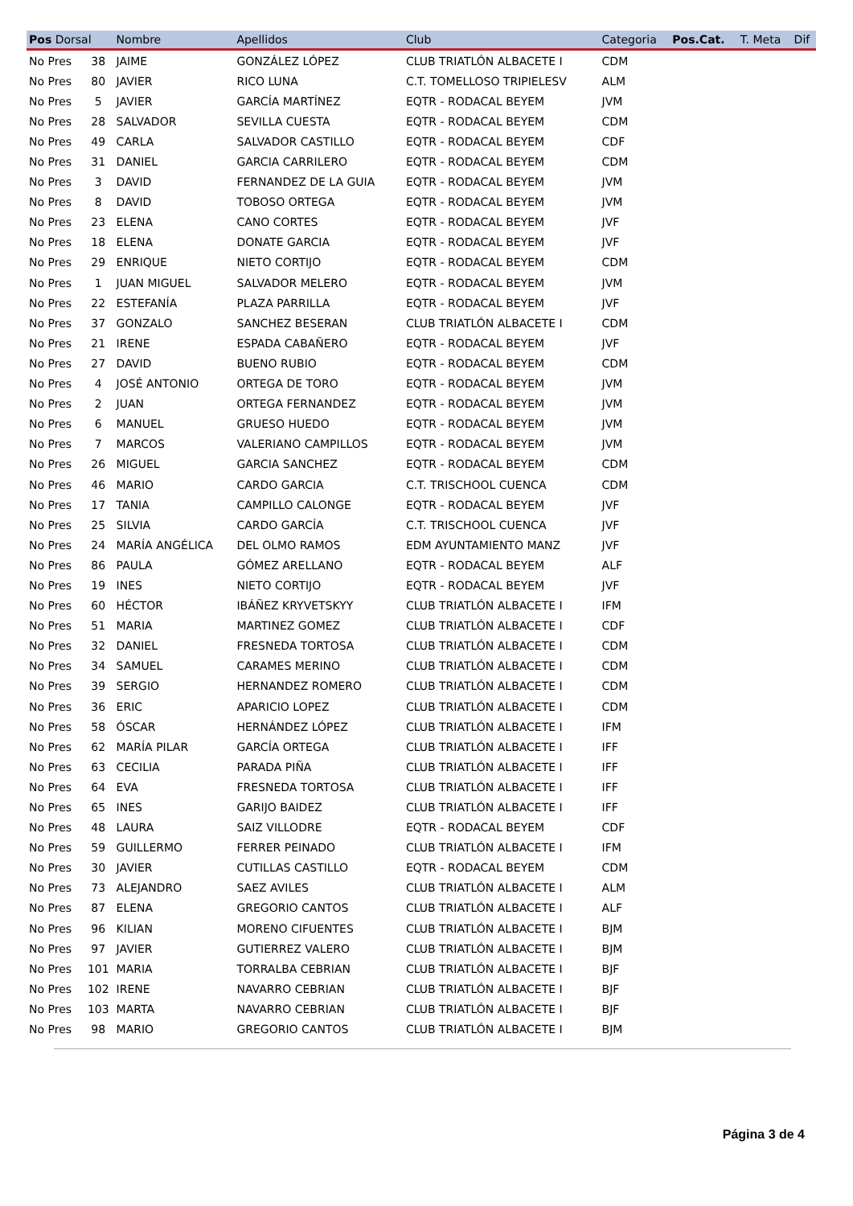| Pos Dorsal | | Nombre | Apellidos | Club | Categoria | Pos.Cat. | T. Meta | Dif |
| --- | --- | --- | --- | --- | --- | --- | --- | --- |
| No Pres | 38 | JAIME | GONZÁLEZ LÓPEZ | CLUB TRIATLÓN ALBACETE I | CDM | | | |
| No Pres | 80 | JAVIER | RICO LUNA | C.T. TOMELLOSO TRIPIELESV | ALM | | | |
| No Pres | 5 | JAVIER | GARCÍA MARTÍNEZ | EQTR - RODACAL BEYEM | JVM | | | |
| No Pres | 28 | SALVADOR | SEVILLA CUESTA | EQTR - RODACAL BEYEM | CDM | | | |
| No Pres | 49 | CARLA | SALVADOR CASTILLO | EQTR - RODACAL BEYEM | CDF | | | |
| No Pres | 31 | DANIEL | GARCIA CARRILERO | EQTR - RODACAL BEYEM | CDM | | | |
| No Pres | 3 | DAVID | FERNANDEZ DE LA GUIA | EQTR - RODACAL BEYEM | JVM | | | |
| No Pres | 8 | DAVID | TOBOSO ORTEGA | EQTR - RODACAL BEYEM | JVM | | | |
| No Pres | 23 | ELENA | CANO CORTES | EQTR - RODACAL BEYEM | JVF | | | |
| No Pres | 18 | ELENA | DONATE GARCIA | EQTR - RODACAL BEYEM | JVF | | | |
| No Pres | 29 | ENRIQUE | NIETO CORTIJO | EQTR - RODACAL BEYEM | CDM | | | |
| No Pres | 1 | JUAN MIGUEL | SALVADOR MELERO | EQTR - RODACAL BEYEM | JVM | | | |
| No Pres | 22 | ESTEFANÍA | PLAZA PARRILLA | EQTR - RODACAL BEYEM | JVF | | | |
| No Pres | 37 | GONZALO | SANCHEZ BESERAN | CLUB TRIATLÓN ALBACETE I | CDM | | | |
| No Pres | 21 | IRENE | ESPADA CABAÑERO | EQTR - RODACAL BEYEM | JVF | | | |
| No Pres | 27 | DAVID | BUENO RUBIO | EQTR - RODACAL BEYEM | CDM | | | |
| No Pres | 4 | JOSÉ ANTONIO | ORTEGA DE TORO | EQTR - RODACAL BEYEM | JVM | | | |
| No Pres | 2 | JUAN | ORTEGA FERNANDEZ | EQTR - RODACAL BEYEM | JVM | | | |
| No Pres | 6 | MANUEL | GRUESO HUEDO | EQTR - RODACAL BEYEM | JVM | | | |
| No Pres | 7 | MARCOS | VALERIANO CAMPILLOS | EQTR - RODACAL BEYEM | JVM | | | |
| No Pres | 26 | MIGUEL | GARCIA SANCHEZ | EQTR - RODACAL BEYEM | CDM | | | |
| No Pres | 46 | MARIO | CARDO GARCIA | C.T. TRISCHOOL CUENCA | CDM | | | |
| No Pres | 17 | TANIA | CAMPILLO CALONGE | EQTR - RODACAL BEYEM | JVF | | | |
| No Pres | 25 | SILVIA | CARDO GARCÍA | C.T. TRISCHOOL CUENCA | JVF | | | |
| No Pres | 24 | MARÍA ANGÉLICA | DEL OLMO RAMOS | EDM AYUNTAMIENTO MANZ | JVF | | | |
| No Pres | 86 | PAULA | GÓMEZ ARELLANO | EQTR - RODACAL BEYEM | ALF | | | |
| No Pres | 19 | INES | NIETO CORTIJO | EQTR - RODACAL BEYEM | JVF | | | |
| No Pres | 60 | HÉCTOR | IBÁÑEZ KRYVETSKYY | CLUB TRIATLÓN ALBACETE I | IFM | | | |
| No Pres | 51 | MARIA | MARTINEZ GOMEZ | CLUB TRIATLÓN ALBACETE I | CDF | | | |
| No Pres | 32 | DANIEL | FRESNEDA TORTOSA | CLUB TRIATLÓN ALBACETE I | CDM | | | |
| No Pres | 34 | SAMUEL | CARAMES MERINO | CLUB TRIATLÓN ALBACETE I | CDM | | | |
| No Pres | 39 | SERGIO | HERNANDEZ ROMERO | CLUB TRIATLÓN ALBACETE I | CDM | | | |
| No Pres | 36 | ERIC | APARICIO LOPEZ | CLUB TRIATLÓN ALBACETE I | CDM | | | |
| No Pres | 58 | ÓSCAR | HERNÁNDEZ LÓPEZ | CLUB TRIATLÓN ALBACETE I | IFM | | | |
| No Pres | 62 | MARÍA PILAR | GARCÍA ORTEGA | CLUB TRIATLÓN ALBACETE I | IFF | | | |
| No Pres | 63 | CECILIA | PARADA PIÑA | CLUB TRIATLÓN ALBACETE I | IFF | | | |
| No Pres | 64 | EVA | FRESNEDA TORTOSA | CLUB TRIATLÓN ALBACETE I | IFF | | | |
| No Pres | 65 | INES | GARIJO BAIDEZ | CLUB TRIATLÓN ALBACETE I | IFF | | | |
| No Pres | 48 | LAURA | SAIZ VILLODRE | EQTR - RODACAL BEYEM | CDF | | | |
| No Pres | 59 | GUILLERMO | FERRER PEINADO | CLUB TRIATLÓN ALBACETE I | IFM | | | |
| No Pres | 30 | JAVIER | CUTILLAS CASTILLO | EQTR - RODACAL BEYEM | CDM | | | |
| No Pres | 73 | ALEJANDRO | SAEZ AVILES | CLUB TRIATLÓN ALBACETE I | ALM | | | |
| No Pres | 87 | ELENA | GREGORIO CANTOS | CLUB TRIATLÓN ALBACETE I | ALF | | | |
| No Pres | 96 | KILIAN | MORENO CIFUENTES | CLUB TRIATLÓN ALBACETE I | BJM | | | |
| No Pres | 97 | JAVIER | GUTIERREZ VALERO | CLUB TRIATLÓN ALBACETE I | BJM | | | |
| No Pres | 101 | MARIA | TORRALBA CEBRIAN | CLUB TRIATLÓN ALBACETE I | BJF | | | |
| No Pres | 102 | IRENE | NAVARRO CEBRIAN | CLUB TRIATLÓN ALBACETE I | BJF | | | |
| No Pres | 103 | MARTA | NAVARRO CEBRIAN | CLUB TRIATLÓN ALBACETE I | BJF | | | |
| No Pres | 98 | MARIO | GREGORIO CANTOS | CLUB TRIATLÓN ALBACETE I | BJM | | | |
Página 3 de 4